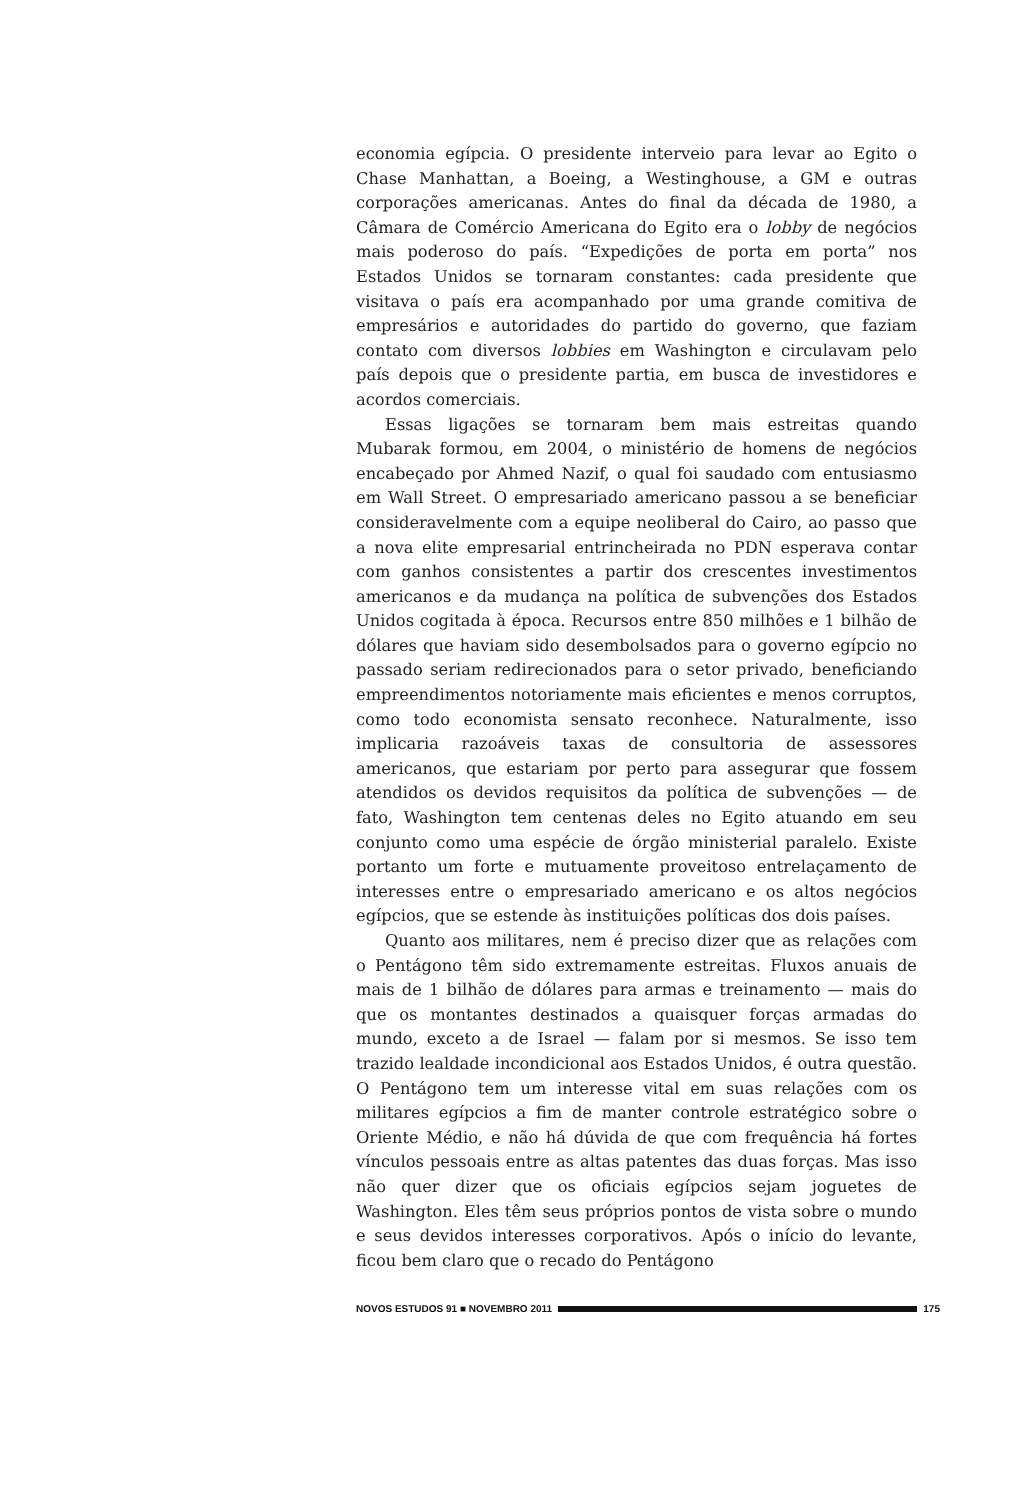economia egípcia. O presidente interveio para levar ao Egito o Chase Manhattan, a Boeing, a Westinghouse, a GM e outras corporações americanas. Antes do final da década de 1980, a Câmara de Comércio Americana do Egito era o lobby de negócios mais poderoso do país. “Expedições de porta em porta” nos Estados Unidos se tornaram constantes: cada presidente que visitava o país era acompanhado por uma grande comitiva de empresários e autoridades do partido do governo, que faziam contato com diversos lobbies em Washington e circulavam pelo país depois que o presidente partia, em busca de investidores e acordos comerciais.
Essas ligações se tornaram bem mais estreitas quando Mubarak formou, em 2004, o ministério de homens de negócios encabeçado por Ahmed Nazif, o qual foi saudado com entusiasmo em Wall Street. O empresariado americano passou a se beneficiar consideravelmente com a equipe neoliberal do Cairo, ao passo que a nova elite empresarial entrincheirada no PDN esperava contar com ganhos consistentes a partir dos crescentes investimentos americanos e da mudança na política de subvenções dos Estados Unidos cogitada à época. Recursos entre 850 milhões e 1 bilhão de dólares que haviam sido desembolsados para o governo egípcio no passado seriam redirecionados para o setor privado, beneficiando empreendimentos notoriamente mais eficientes e menos corruptos, como todo economista sensato reconhece. Naturalmente, isso implicaria razoáveis taxas de consultoria de assessores americanos, que estariam por perto para assegurar que fossem atendidos os devidos requisitos da política de subvenções — de fato, Washington tem centenas deles no Egito atuando em seu conjunto como uma espécie de órgão ministerial paralelo. Existe portanto um forte e mutuamente proveitoso entrelaçamento de interesses entre o empresariado americano e os altos negócios egípcios, que se estende às instituições políticas dos dois países.
Quanto aos militares, nem é preciso dizer que as relações com o Pentágono têm sido extremamente estreitas. Fluxos anuais de mais de 1 bilhão de dólares para armas e treinamento — mais do que os montantes destinados a quaisquer forças armadas do mundo, exceto a de Israel — falam por si mesmos. Se isso tem trazido lealdade incondicional aos Estados Unidos, é outra questão. O Pentágono tem um interesse vital em suas relações com os militares egípcios a fim de manter controle estratégico sobre o Oriente Médio, e não há dúvida de que com frequência há fortes vínculos pessoais entre as altas patentes das duas forças. Mas isso não quer dizer que os oficiais egípcios sejam joguetes de Washington. Eles têm seus próprios pontos de vista sobre o mundo e seus devidos interesses corporativos. Após o início do levante, ficou bem claro que o recado do Pentágono
NOVOS ESTUDOS 91 ■ NOVEMBRO 2011
175